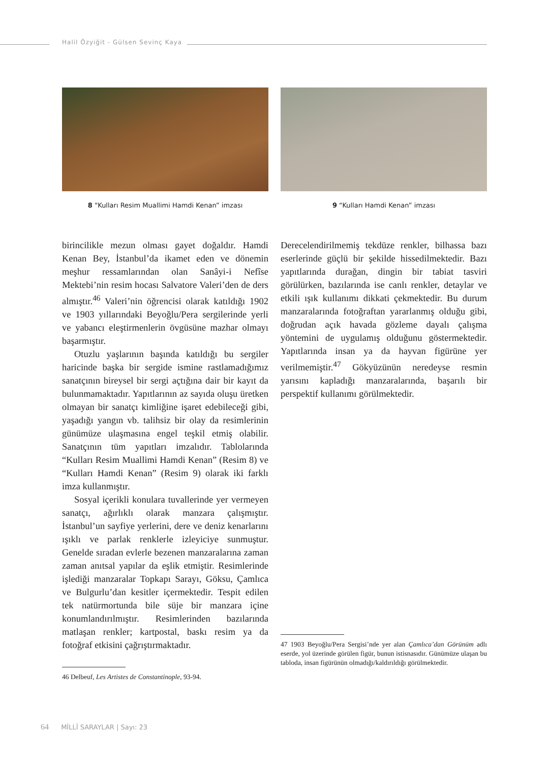Halil Özyiğit - Gülsen Sevinç Kaya
8 “Kulları Resim Muallimi Hamdi Kenan” imzası
9 “Kulları Hamdi Kenan” imzası
birincilikle mezun olması gayet doğaldır. Hamdi Kenan Bey, İstanbul’da ikamet eden ve dönemin meşhur ressamlarından olan Sanâyi-i Nefîse Mektebi’nin resim hocası Salvatore Valeri’den de ders almıştır.<sup>46</sup> Valeri’nin öğrencisi olarak katıldığı 1902 ve 1903 yıllarındaki Beyoğlu/Pera sergilerinde yerli ve yabancı eleştirmenlerin övgüsüne mazhar olmayı başarmıştır.
Otuzlu yaşlarının başında katıldığı bu sergiler haricinde başka bir sergide ismine rastlamadığımız sanatçının bireysel bir sergi açtığına dair bir kayıt da bulunmamaktadır. Yapıtlarının az sayıda oluşu üretken olmayan bir sanatçı kimliğine işaret edebileceği gibi, yaşadığı yangın vb. talihsiz bir olay da resimlerinin günümüze ulaşmasına engel teşkil etmiş olabilir. Sanatçının tüm yapıtları imzalıdır. Tablolarında “Kulları Resim Muallimi Hamdi Kenan” (Resim 8) ve “Kulları Hamdi Kenan” (Resim 9) olarak iki farklı imza kullanmıştır.
Sosyal içerikli konulara tuvallerinde yer vermeyen sanatçı, ağırlıklı olarak manzara çalışmıştır. İstanbul’un sayfiye yerlerini, dere ve deniz kenarlarını ışıklı ve parlak renklerle izleyiciye sunmuştur. Genelde sıradan evlerle bezenen manzaralarına zaman zaman anıtsal yapılar da eşlik etmiştir. Resimlerinde işlediği manzaralar Topkapı Sarayı, Göksu, Çamlıca ve Bulgurlu’dan kesitler içermektedir. Tespit edilen tek natürmortunda bile süje bir manzara içine konumlandırılmıştır. Resimlerinden bazılarında matlaşan renkler; kartpostal, baskı resim ya da fotoğraf etkisini çağrıştırmaktadır.
46 Delbeuf, Les Artistes de Constantinople, 93-94.
Derecelendirilmemiş tekdüze renkler, bilhassa bazı eserlerinde güçlü bir şekilde hissedilmektedir. Bazı yapıtlarında durağan, dingin bir tabiat tasviri görülürken, bazılarında ise canlı renkler, detaylar ve etkili ışık kullanımı dikkati çekmektedir. Bu durum manzaralarında fotoğraftan yararlanmış olduğu gibi, doğrudan açık havada gözleme dayalı çalışma yöntemini de uygulamış olduğunu göstermektedir. Yapıtlarında insan ya da hayvan figürüne yer verilmemiştir.<sup>47</sup> Gökyüzünün neredeyse resmin yarısını kapladığı manzaralarında, başarılı bir perspektif kullanımı görülmektedir.
47 1903 Beyoğlu/Pera Sergisi’nde yer alan Çamlıca’dan Görünüm adlı eserde, yol üzerinde görülen figür, bunun istisnasıdır. Günümüze ulaşan bu tabloda, insan figürünün olmadığı/kaldırıldığı görülmektedir.
64 MİLLÎ SARAYLAR | Sayı: 23